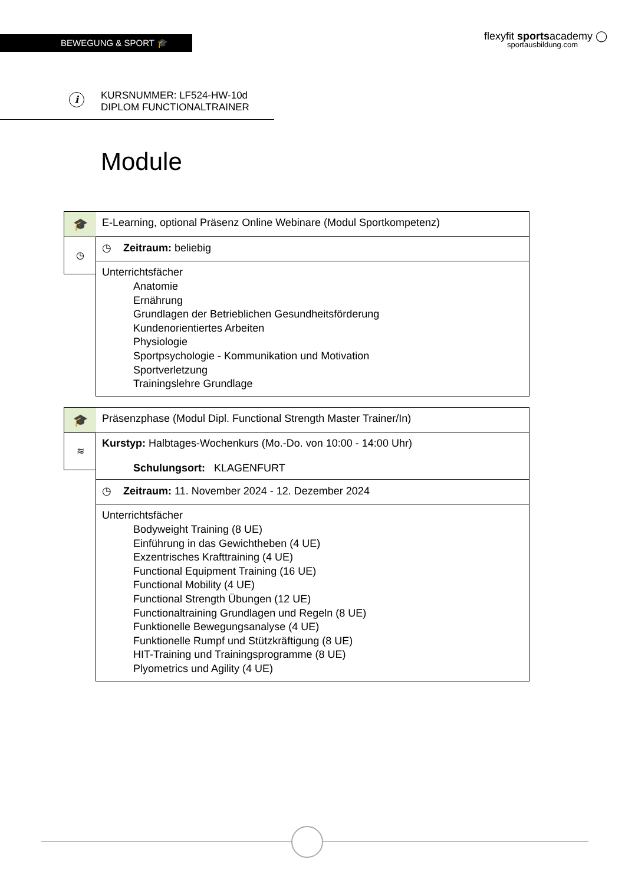BEWEGUNG & SPORT 🎓
flexyfit sportsacademy ◯
sportausbildung.com
i
KURSNUMMER: LF524-HW-10d
DIPLOM FUNCTIONALTRAINER
Module
🎓
◷
E-Learning, optional Präsenz Online Webinare (Modul Sportkompetenz)
◷ Zeitraum: beliebig
Unterrichtsfächer
Anatomie
Ernährung
Grundlagen der Betrieblichen Gesundheitsförderung
Kundenorientiertes Arbeiten
Physiologie
Sportpsychologie - Kommunikation und Motivation
Sportverletzung
Trainingslehre Grundlage
🎓
≋
Präsenzphase (Modul Dipl. Functional Strength Master Trainer/In)
Kurstyp: Halbtages-Wochenkurs (Mo.-Do. von 10:00 - 14:00 Uhr)
Schulungsort: KLAGENFURT
◷ Zeitraum: 11. November 2024 - 12. Dezember 2024
Unterrichtsfächer
Bodyweight Training (8 UE)
Einführung in das Gewichtheben (4 UE)
Exzentrisches Krafttraining (4 UE)
Functional Equipment Training (16 UE)
Functional Mobility (4 UE)
Functional Strength Übungen (12 UE)
Functionaltraining Grundlagen und Regeln (8 UE)
Funktionelle Bewegungsanalyse (4 UE)
Funktionelle Rumpf und Stützkräftigung (8 UE)
HIT-Training und Trainingsprogramme (8 UE)
Plyometrics und Agility (4 UE)